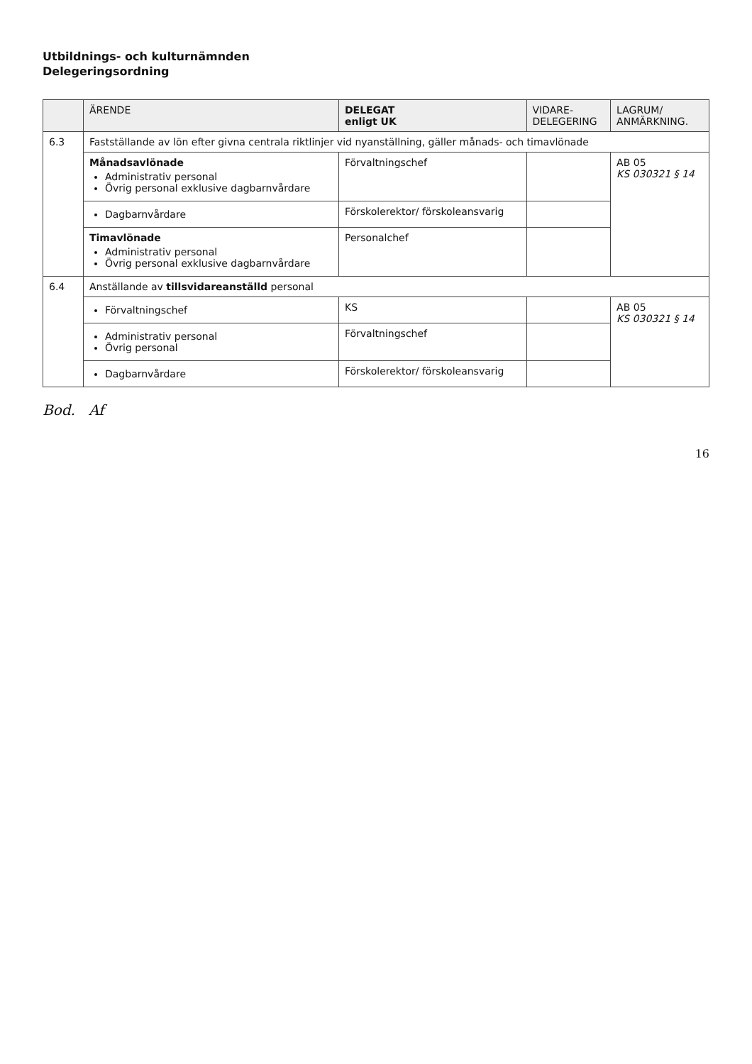Utbildnings- och kulturnämnden
Delegeringsordning
| | ÄRENDE | DELEGAT enligt UK | VIDARE- DELEGERING | LAGRUM/ ANMÄRKNING. |
| --- | --- | --- | --- | --- |
| 6.3 | Fastställande av lön efter givna centrala riktlinjer vid nyanställning, gäller månads- och timavlönade | | | |
| | Månadsavlönade Administrativ personal Övrig personal exklusive dagbarnvårdare | Förvaltningschef | | AB 05 KS 030321 § 14 |
| | Dagbarnvårdare | Förskolerektor/ förskoleansvarig | | |
| | Timavlönade Administrativ personal Övrig personal exklusive dagbarnvårdare | Personalchef | | |
| 6.4 | Anställande av tillsvidareanställd personal | | | |
| | Förvaltningschef | KS | | AB 05 KS 030321 § 14 |
| | Administrativ personal Övrig personal | Förvaltningschef | | |
| | Dagbarnvårdare | Förskolerektor/ förskoleansvarig | | |
Bod. Af
16